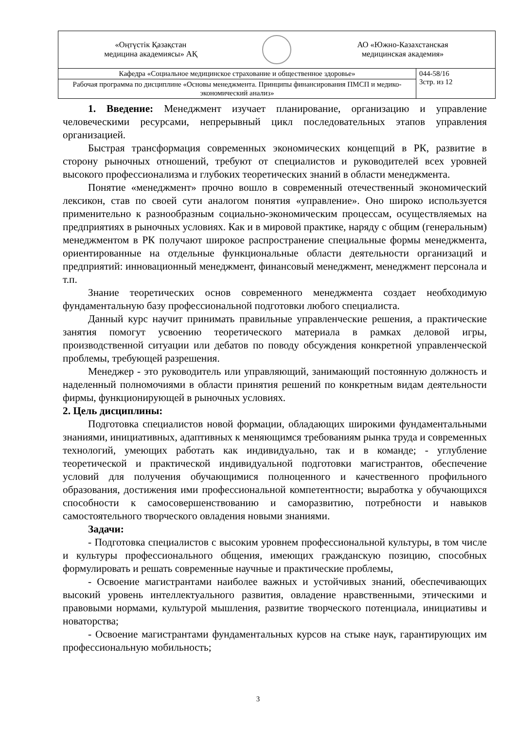| «Оңтүстік Қазақстан медицина академиясы» АҚ АО «Южно-Казахстанская медицинская академия» | |
| Кафедра «Социальное медицинское страхование и общественное здоровье» | 044-58/16 3стр. из 12 |
| Рабочая программа по дисциплине «Основы менеджмента. Принципы финансирования ПМСП и медико-экономический анализ» | |
1. Введение: Менеджмент изучает планирование, организацию и управление человеческими ресурсами, непрерывный цикл последовательных этапов управления организацией.
Быстрая трансформация современных экономических концепций в РК, развитие в сторону рыночных отношений, требуют от специалистов и руководителей всех уровней высокого профессионализма и глубоких теоретических знаний в области менеджмента.
Понятие «менеджмент» прочно вошло в современный отечественный экономический лексикон, став по своей сути аналогом понятия «управление». Оно широко используется применительно к разнообразным социально-экономическим процессам, осуществляемых на предприятиях в рыночных условиях. Как и в мировой практике, наряду с общим (генеральным) менеджментом в РК получают широкое распространение специальные формы менеджмента, ориентированные на отдельные функциональные области деятельности организаций и предприятий: инновационный менеджмент, финансовый менеджмент, менеджмент персонала и т.п.
Знание теоретических основ современного менеджмента создает необходимую фундаментальную базу профессиональной подготовки любого специалиста.
Данный курс научит принимать правильные управленческие решения, а практические занятия помогут усвоению теоретического материала в рамках деловой игры, производственной ситуации или дебатов по поводу обсуждения конкретной управленческой проблемы, требующей разрешения.
Менеджер - это руководитель или управляющий, занимающий постоянную должность и наделенный полномочиями в области принятия решений по конкретным видам деятельности фирмы, функционирующей в рыночных условиях.
2. Цель дисциплины:
Подготовка специалистов новой формации, обладающих широкими фундаментальными знаниями, инициативных, адаптивных к меняющимся требованиям рынка труда и современных технологий, умеющих работать как индивидуально, так и в команде; - углубление теоретической и практической индивидуальной подготовки магистрантов, обеспечение условий для получения обучающимися полноценного и качественного профильного образования, достижения ими профессиональной компетентности; выработка у обучающихся способности к самосовершенствованию и саморазвитию, потребности и навыков самостоятельного творческого овладения новыми знаниями.
Задачи:
- Подготовка специалистов с высоким уровнем профессиональной культуры, в том числе и культуры профессионального общения, имеющих гражданскую позицию, способных формулировать и решать современные научные и практические проблемы,
- Освоение магистрантами наиболее важных и устойчивых знаний, обеспечивающих высокий уровень интеллектуального развития, овладение нравственными, этическими и правовыми нормами, культурой мышления, развитие творческого потенциала, инициативы и новаторства;
- Освоение магистрантами фундаментальных курсов на стыке наук, гарантирующих им профессиональную мобильность;
3